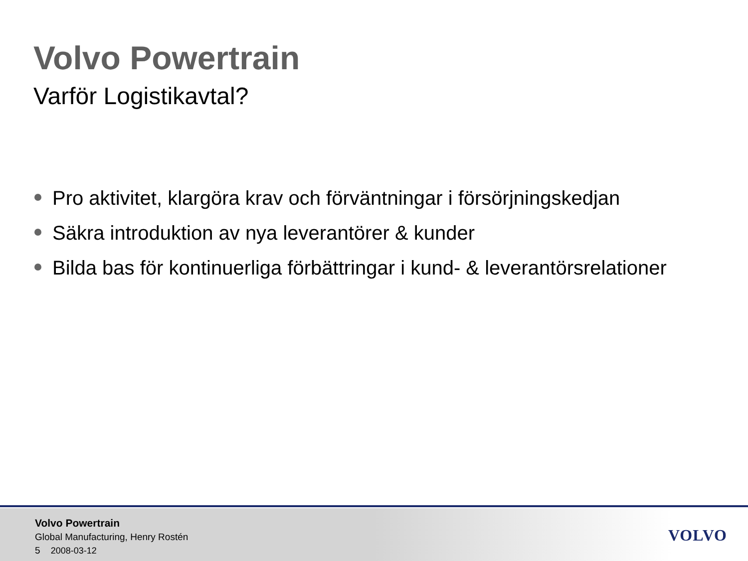Volvo Powertrain
Varför Logistikavtal?
Pro aktivitet, klargöra krav och förväntningar i försörjningskedjan
Säkra introduktion av nya leverantörer & kunder
Bilda bas för kontinuerliga förbättringar i kund- & leverantörsrelationer
Volvo Powertrain
Global Manufacturing, Henry Rostén
5 2008-03-12
VOLVO